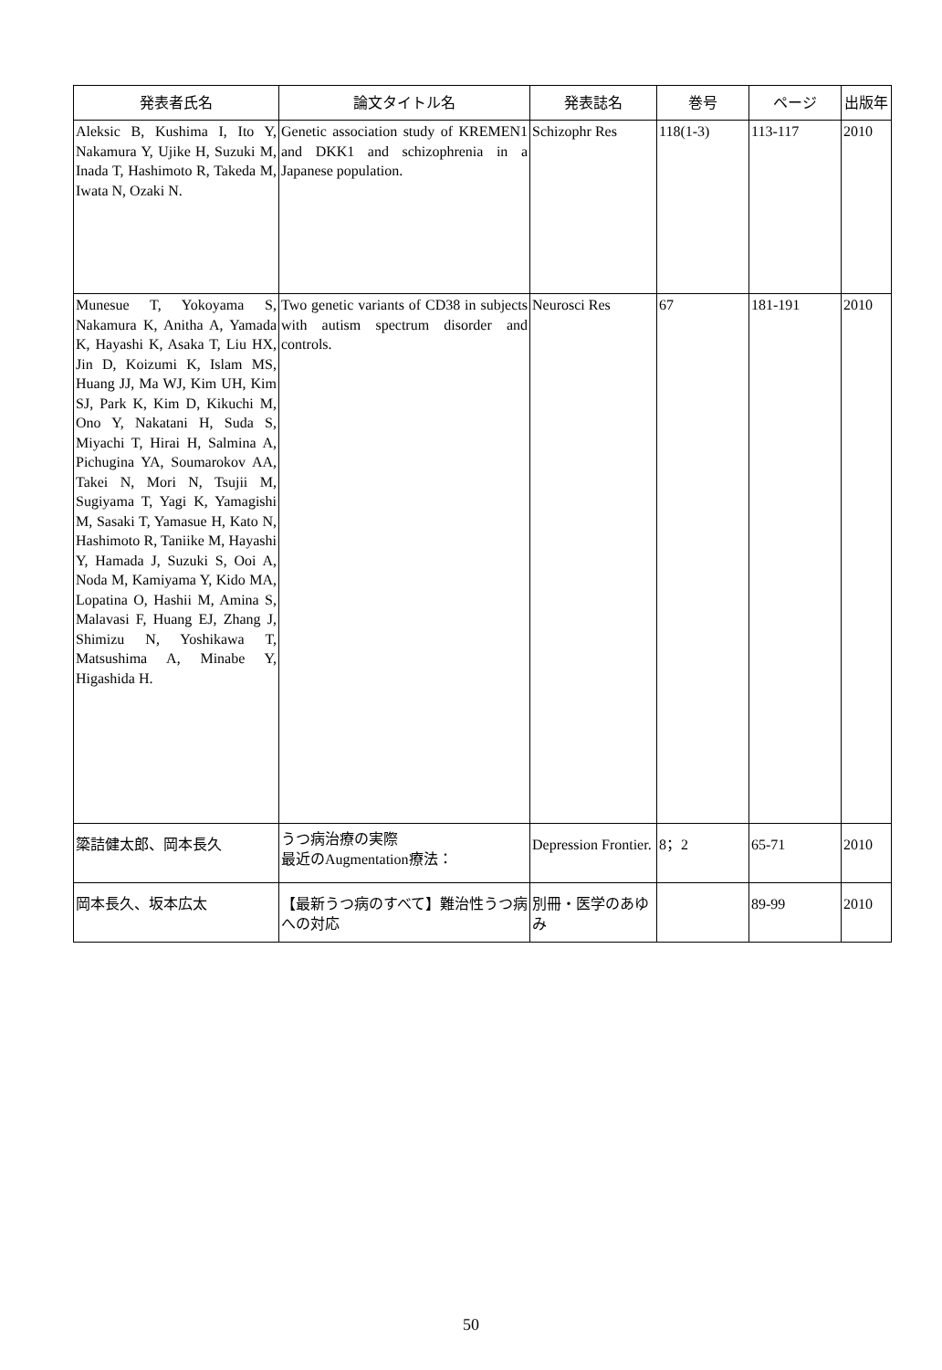| 発表者氏名 | 論文タイトル名 | 発表誌名 | 巻号 | ページ | 出版年 |
| --- | --- | --- | --- | --- | --- |
| Aleksic B, Kushima I, Ito Y, Nakamura Y, Ujike H, Suzuki M, Inada T, Hashimoto R, Takeda M, Iwata N, Ozaki N. | Genetic association study of KREMEN1 and DKK1 and schizophrenia in a Japanese population. | Schizophr Res | 118(1-3) | 113-117 | 2010 |
| Munesue T, Yokoyama S, Nakamura K, Anitha A, Yamada K, Hayashi K, Asaka T, Liu HX, Jin D, Koizumi K, Islam MS, Huang JJ, Ma WJ, Kim UH, Kim SJ, Park K, Kim D, Kikuchi M, Ono Y, Nakatani H, Suda S, Miyachi T, Hirai H, Salmina A, Pichugina YA, Soumarokov AA, Takei N, Mori N, Tsujii M, Sugiyama T, Yagi K, Yamagishi M, Sasaki T, Yamasue H, Kato N, Hashimoto R, Taniike M, Hayashi Y, Hamada J, Suzuki S, Ooi A, Noda M, Kamiyama Y, Kido MA, Lopatina O, Hashii M, Amina S, Malavasi F, Huang EJ, Zhang J, Shimizu N, Yoshikawa T, Matsushima A, Minabe Y, Higashida H. | Two genetic variants of CD38 in subjects with autism spectrum disorder and controls. | Neurosci Res | 67 | 181-191 | 2010 |
| 簗詰健太郎、岡本長久 | うつ病治療の実際 最近のAugmentation療法： | Depression Frontier. | 8；2 | 65-71 | 2010 |
| 岡本長久、坂本広太 | 【最新うつ病のすべて】難治性うつ病への対応 | 別冊・医学のあゆみ | | 89-99 | 2010 |
50